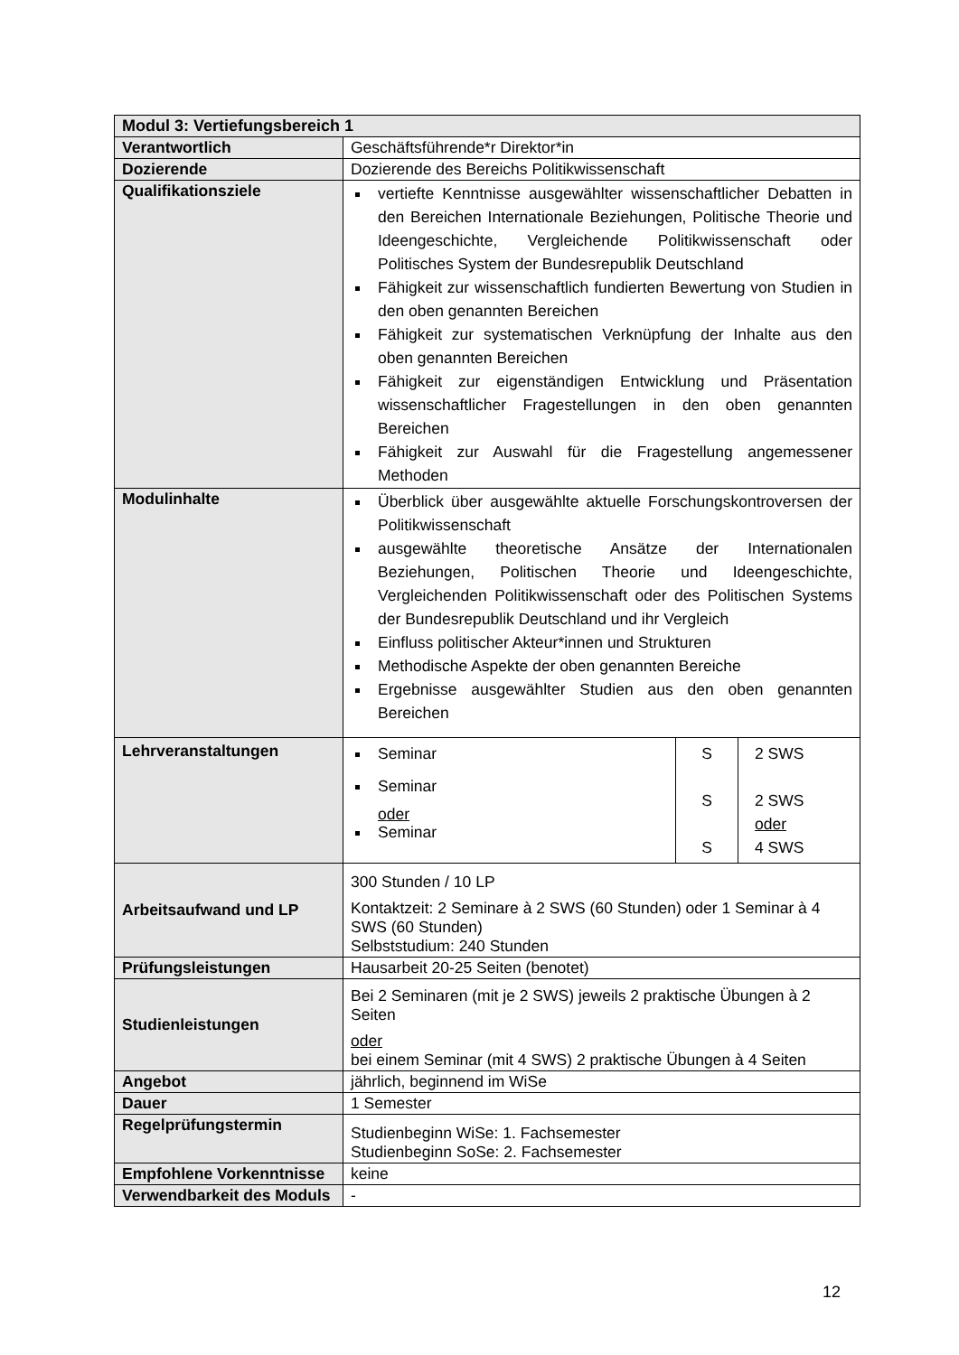| Modul 3: Vertiefungsbereich 1 | |
| Verantwortlich | Geschäftsführende*r Direktor*in |
| Dozierende | Dozierende des Bereichs Politikwissenschaft |
| Qualifikationsziele | vertiefte Kenntnisse ausgewählter wissenschaftlicher Debatten in den Bereichen Internationale Beziehungen, Politische Theorie und Ideengeschichte, Vergleichende Politikwissenschaft oder Politisches System der Bundesrepublik Deutschland Fähigkeit zur wissenschaftlich fundierten Bewertung von Studien in den oben genannten Bereichen Fähigkeit zur systematischen Verknüpfung der Inhalte aus den oben genannten Bereichen Fähigkeit zur eigenständigen Entwicklung und Präsentation wissenschaftlicher Fragestellungen in den oben genannten Bereichen Fähigkeit zur Auswahl für die Fragestellung angemessener Methoden |
| Modulinhalte | Überblick über ausgewählte aktuelle Forschungskontroversen der Politikwissenschaft ausgewählte theoretische Ansätze der Internationalen Beziehungen, Politischen Theorie und Ideengeschichte, Vergleichenden Politikwissenschaft oder des Politischen Systems der Bundesrepublik Deutschland und ihr Vergleich Einfluss politischer Akteur*innen und Strukturen Methodische Aspekte der oben genannten Bereiche Ergebnisse ausgewählter Studien aus den oben genannten Bereichen |
| Lehrveranstaltungen | / Seminar Seminar oder Seminar / S S S / 2 SWS 2 SWS oder 4 SWS / |
| Arbeitsaufwand und LP | 300 Stunden / 10 LP Kontaktzeit: 2 Seminare à 2 SWS (60 Stunden) oder 1 Seminar à 4 SWS (60 Stunden) Selbststudium: 240 Stunden |
| Prüfungsleistungen | Hausarbeit 20-25 Seiten (benotet) |
| Studienleistungen | Bei 2 Seminaren (mit je 2 SWS) jeweils 2 praktische Übungen à 2 Seiten oder bei einem Seminar (mit 4 SWS) 2 praktische Übungen à 4 Seiten |
| Angebot | jährlich, beginnend im WiSe |
| Dauer | 1 Semester |
| Regelprüfungstermin | Studienbeginn WiSe: 1. Fachsemester Studienbeginn SoSe: 2. Fachsemester |
| Empfohlene Vorkenntnisse | keine |
| Verwendbarkeit des Moduls | - |
12